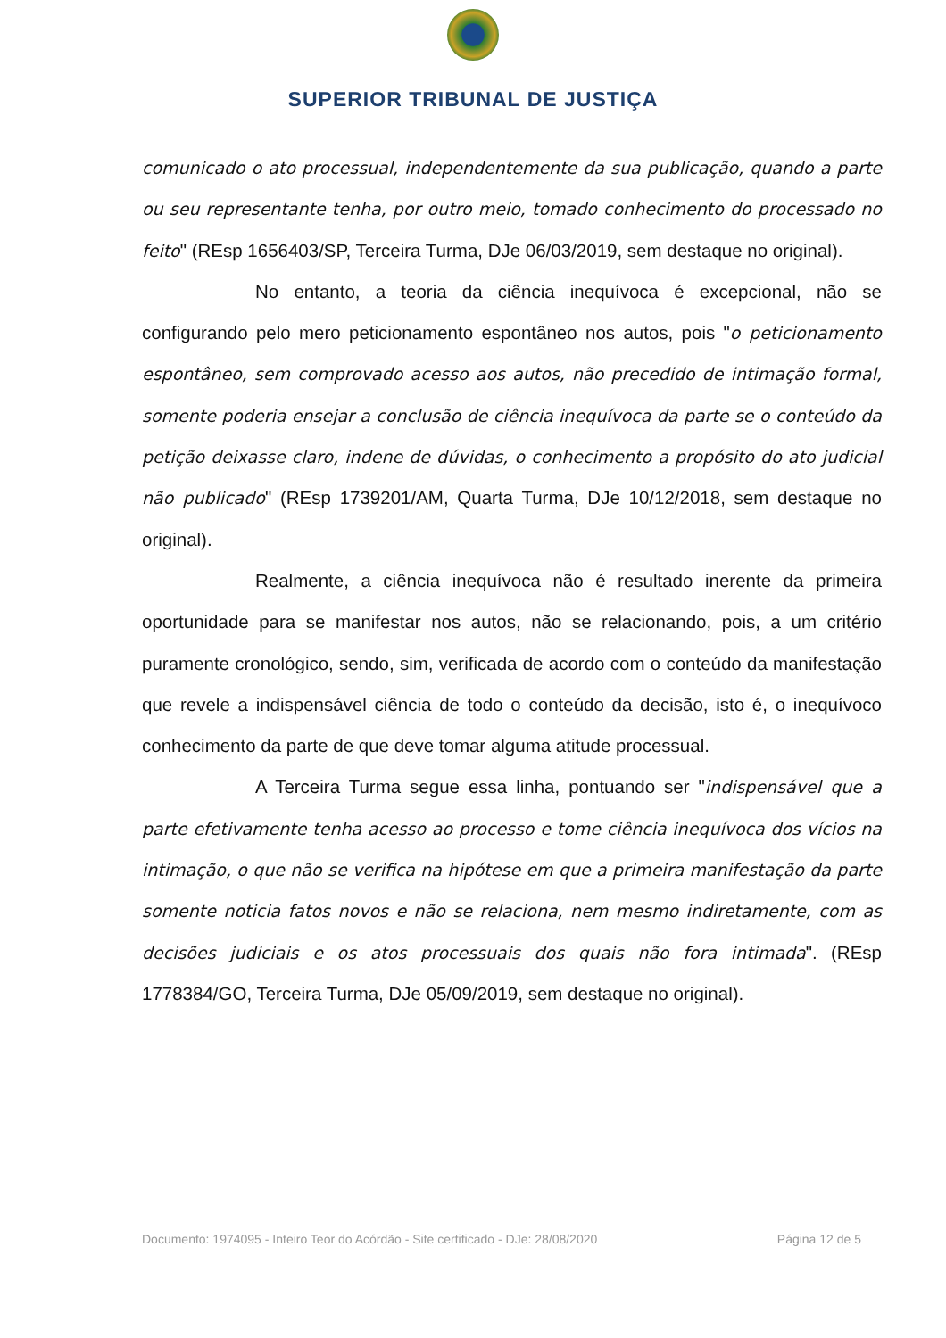SUPERIOR TRIBUNAL DE JUSTIÇA
comunicado o ato processual, independentemente da sua publicação, quando a parte ou seu representante tenha, por outro meio, tomado conhecimento do processado no feito" (REsp 1656403/SP, Terceira Turma, DJe 06/03/2019, sem destaque no original).
No entanto, a teoria da ciência inequívoca é excepcional, não se configurando pelo mero peticionamento espontâneo nos autos, pois "o peticionamento espontâneo, sem comprovado acesso aos autos, não precedido de intimação formal, somente poderia ensejar a conclusão de ciência inequívoca da parte se o conteúdo da petição deixasse claro, indene de dúvidas, o conhecimento a propósito do ato judicial não publicado" (REsp 1739201/AM, Quarta Turma, DJe 10/12/2018, sem destaque no original).
Realmente, a ciência inequívoca não é resultado inerente da primeira oportunidade para se manifestar nos autos, não se relacionando, pois, a um critério puramente cronológico, sendo, sim, verificada de acordo com o conteúdo da manifestação que revele a indispensável ciência de todo o conteúdo da decisão, isto é, o inequívoco conhecimento da parte de que deve tomar alguma atitude processual.
A Terceira Turma segue essa linha, pontuando ser "indispensável que a parte efetivamente tenha acesso ao processo e tome ciência inequívoca dos vícios na intimação, o que não se verifica na hipótese em que a primeira manifestação da parte somente noticia fatos novos e não se relaciona, nem mesmo indiretamente, com as decisões judiciais e os atos processuais dos quais não fora intimada". (REsp 1778384/GO, Terceira Turma, DJe 05/09/2019, sem destaque no original).
Documento: 1974095 - Inteiro Teor do Acórdão - Site certificado - DJe: 28/08/2020 Página 12 de 5